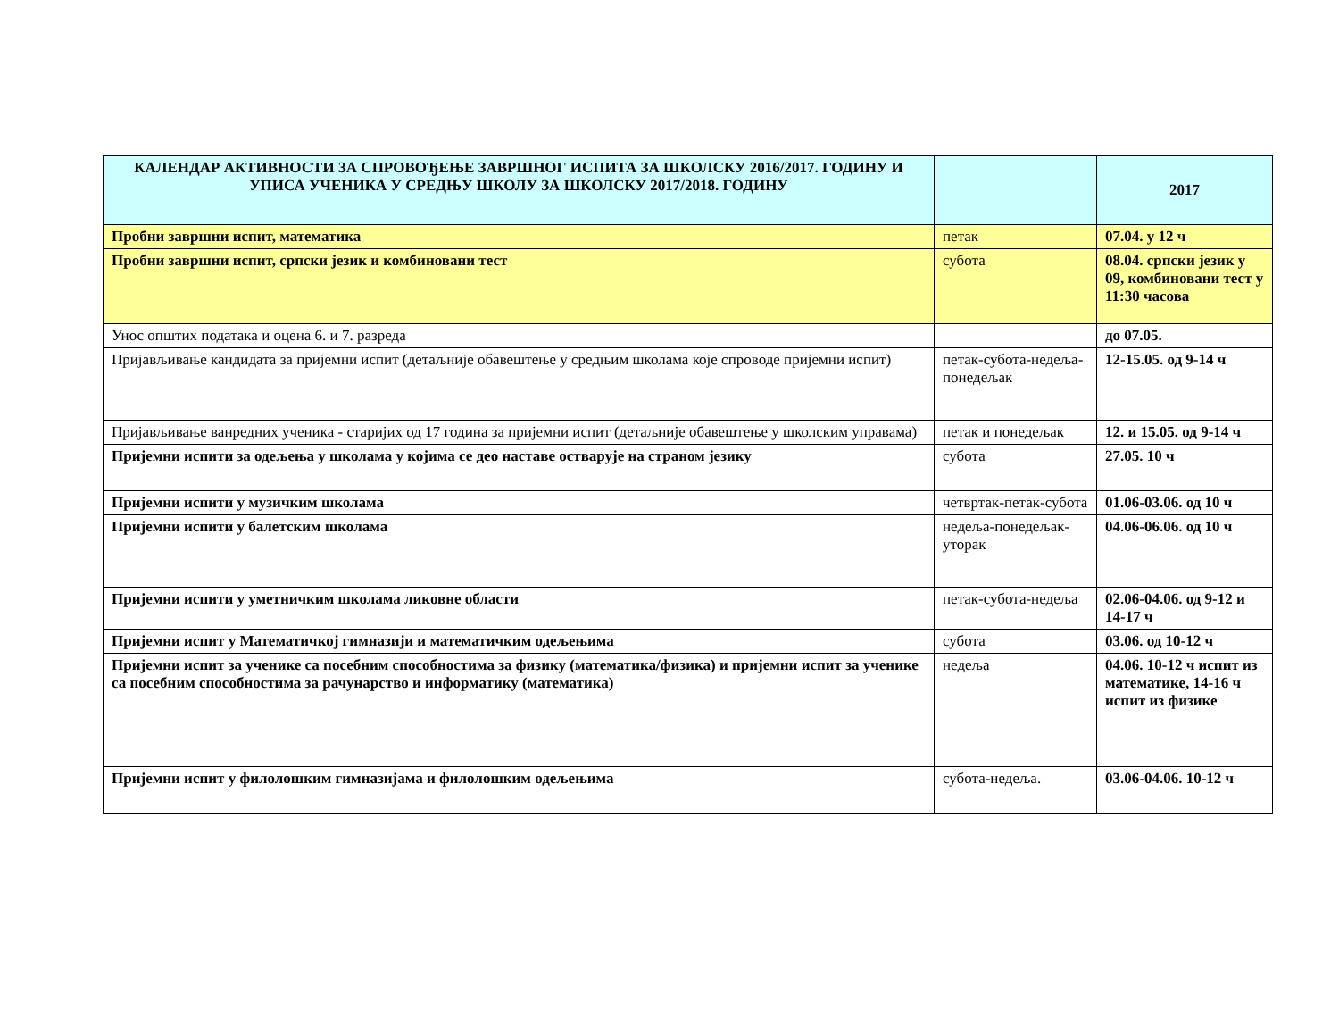| КАЛЕНДАР АКТИВНОСТИ ЗА СПРОВОЂЕЊЕ ЗАВРШНОГ ИСПИТА ЗА ШКОЛСКУ 2016/2017. ГОДИНУ И УПИСА УЧЕНИКА У СРЕДЊУ ШКОЛУ ЗА ШКОЛСКУ 2017/2018. ГОДИНУ | | 2017 |
| --- | --- | --- |
| Пробни завршни испит, математика | петак | 07.04. у 12 ч |
| Пробни завршни испит, српски језик и комбиновани тест | субота | 08.04. српски језик у 09, комбиновани тест у 11:30 часова |
| Унос општих података и оцена 6. и 7. разреда | | до 07.05. |
| Пријављивање кандидата за пријемни испит (детаљније обавештење у средњим школама које спроводе пријемни испит) | петак-субота-недеља-понедељак | 12-15.05. од 9-14 ч |
| Пријављивање ванредних ученика - старијих од 17 година за пријемни испит (детаљније обавештење у школским управама) | петак и понедељак | 12. и 15.05. од 9-14 ч |
| Пријемни испити за одељења у школама у којима се део наставе остварује на страном језику | субота | 27.05. 10 ч |
| Пријемни испити у музичким школама | четвртак-петак-субота | 01.06-03.06. од 10 ч |
| Пријемни испити у балетским школама | недеља-понедељак-уторак | 04.06-06.06. од 10 ч |
| Пријемни испити у уметничким школама ликовне области | петак-субота-недеља | 02.06-04.06. од 9-12 и 14-17 ч |
| Пријемни испит у Математичкој гимназији и математичким одељењима | субота | 03.06. од 10-12 ч |
| Пријемни испит за ученике са посебним способностима за физику (математика/физика) и пријемни испит за ученике са посебним способностима за рачунарство и информатику (математика) | недеља | 04.06. 10-12 ч испит из математике, 14-16 ч испит из физике |
| Пријемни испит у филолошким гимназијама и филолошким одељењима | субота-недеља. | 03.06-04.06. 10-12 ч |